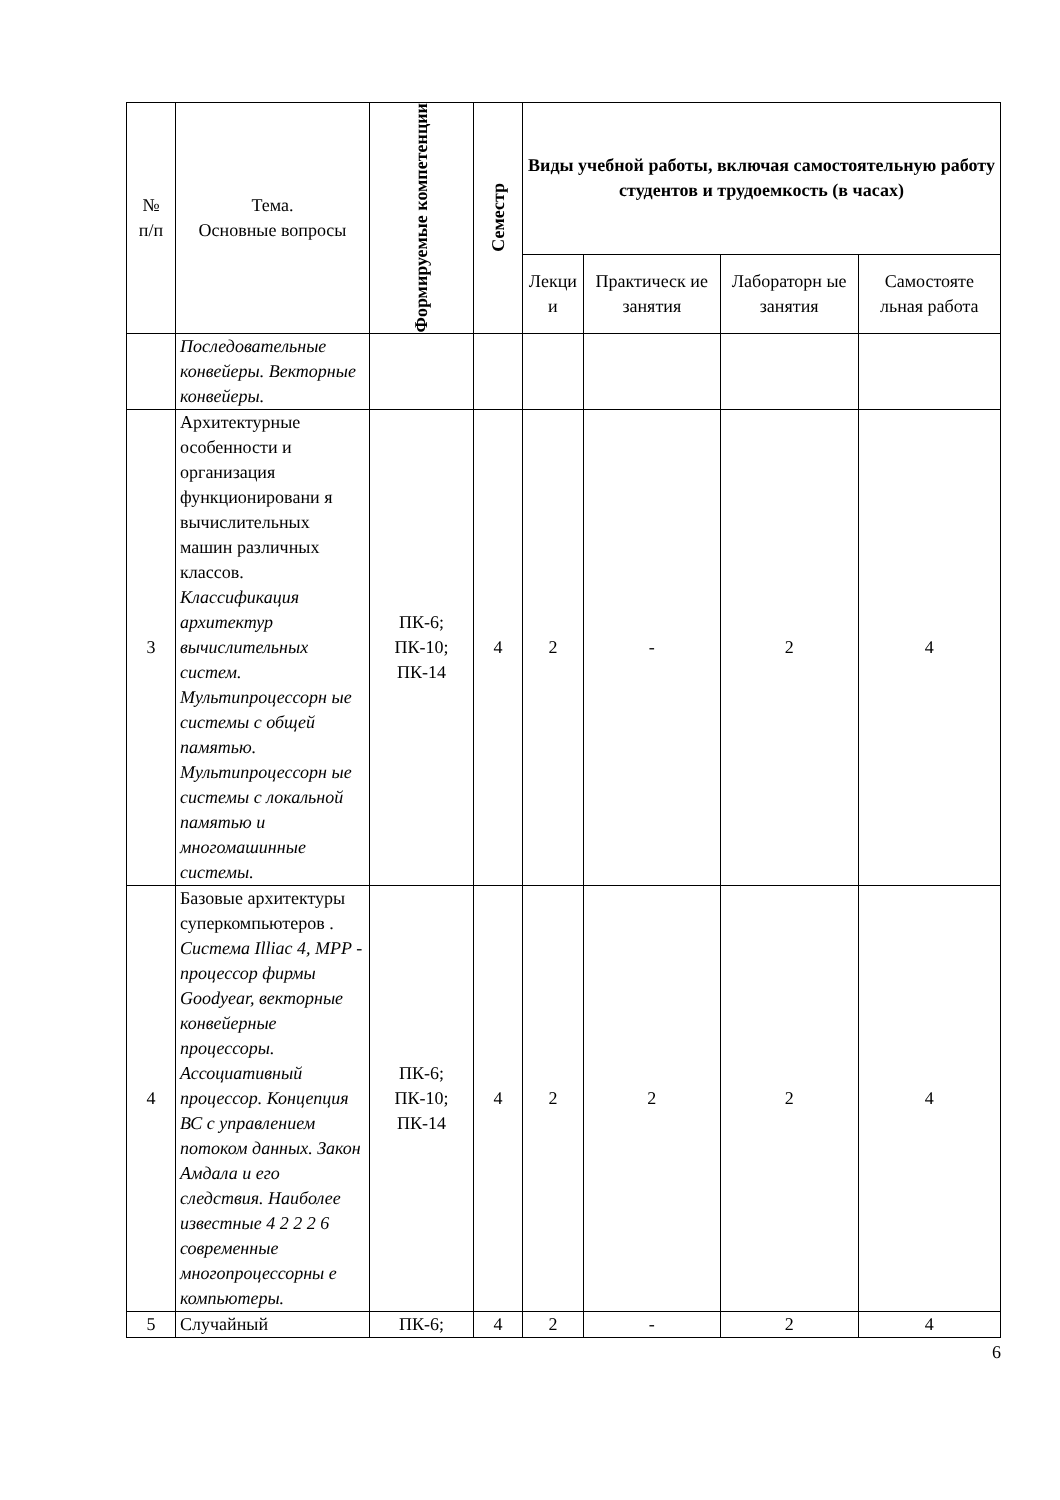| № п/п | Тема. Основные вопросы | Формируемые компетенции | Семестр | Виды учебной работы, включая самостоятельную работу студентов и трудоемкость (в часах) | | | |
| --- | --- | --- | --- | --- | --- | --- | --- |
| | | | | Лекци и | Практическ ие занятия | Лабораторн ые занятия | Самостояте льная работа |
| | Последовательные конвейеры. Векторные конвейеры. | | | | | | |
| 3 | Архитектурные особенности и организация функционировани я вычислительных машин различных классов. Классификация архитектур вычислительных систем. Мультипроцессорн ые системы с общей памятью. Мультипроцессорн ые системы с локальной памятью и многомашинные системы. | ПК-6; ПК-10; ПК-14 | 4 | 2 | - | 2 | 4 |
| 4 | Базовые архитектуры суперкомпьютеров . Система Illiac 4, MPP - процессор фирмы Goodyear, векторные конвейерные процессоры. Ассоциативный процессор. Концепция ВС с управлением потоком данных. Закон Амдала и его следствия. Наиболее известные 4 2 2 2 6 современные многопроцессорны е компьютеры. | ПК-6; ПК-10; ПК-14 | 4 | 2 | 2 | 2 | 4 |
| 5 | Случайный | ПК-6; | 4 | 2 | - | 2 | 4 |
6